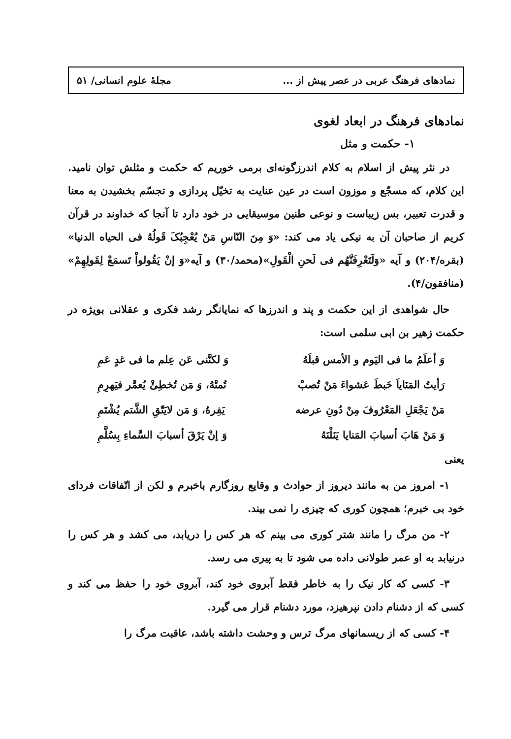نمادهای فرهنگ عربی در عصر پیش از ... مجلهٔ علوم انسانی/ ۵۱
نمادهای فرهنگ در ابعاد لغوی
۱- حکمت و مثل
در نثر پیش از اسلام به کلام اندرزگونه‌ای برمی خوریم که حکمت و مثلش توان نامید. این کلام، که مسجّع و موزون است در عین عنایت به تخیّل پردازی و تجسّم بخشیدن به معنا و قدرت تعبیر، بس زیباست و نوعی طنین موسیقایی در خود دارد تا آنجا که خداوند در قرآن کریم از صاحبان آن به نیکی یاد می کند: «وَ مِنَ النّاسِ مَنْ یُعْجِبُکَ قَولُهُ فی الحیاه الدنیا» (بقره/۲۰۴) و آیه «وَلَتَعْرِفَنَّهُم فی لَحنِ الْقَولِ»(محمد/۳۰) و آیه«وَ إنْ یَقُولواْ تَسمَعْ لِقَولِهِمْ» (منافقون/۴).
حال شواهدی از این حکمت و پند و اندرزها که نمایانگر رشد فکری و عقلانی بویژه در حکمت زهیر بن ابی سلمی است:
وَ أعلَمُ ما فی الیَوم و الأمس قبلَهُ وَ لکنَّنی عَن عِلم ما فی غدٍ عَمِ
رَأیتُ المَنَایاَ خَبطَ عَشواءَ مَنْ تُصبْ تُمتْهُ، وَ مَن تُخطِئْ یُعمَّر فیَهرِمِ
مَنْ یَجْعَلِ المَعْرُوفَ مِنْ دُونِ عرضه یَفِرهُ، وَ مَن لایَتّقِ الشَّتم یُشْتَمِ
وَ مَنْ هَابَ أسبابَ المَنایا یَنَلْنَهُ وَ إنْ یَرْقَ أسبابَ السَّماءِ بِسُلَّمِ
یعنی
۱- امروز من به مانند دیروز از حوادث و وقایع روزگارم باخبرم و لکن از اتّفاقات فردای خود بی خبرم؛ همچون کوری که چیزی را نمی بیند.
۲- من مرگ را مانند شتر کوری می بینم که هر کس را دریابد، می کشد و هر کس را درنیابد به او عمر طولانی داده می شود تا به پیری می رسد.
۳- کسی که کار نیک را به خاطر فقط آبروی خود کند، آبروی خود را حفظ می کند و کسی که از دشنام دادن نپرهیزد، مورد دشنام قرار می گیرد.
۴- کسی که از ریسمانهای مرگ ترس و وحشت داشته باشد، عاقبت مرگ را